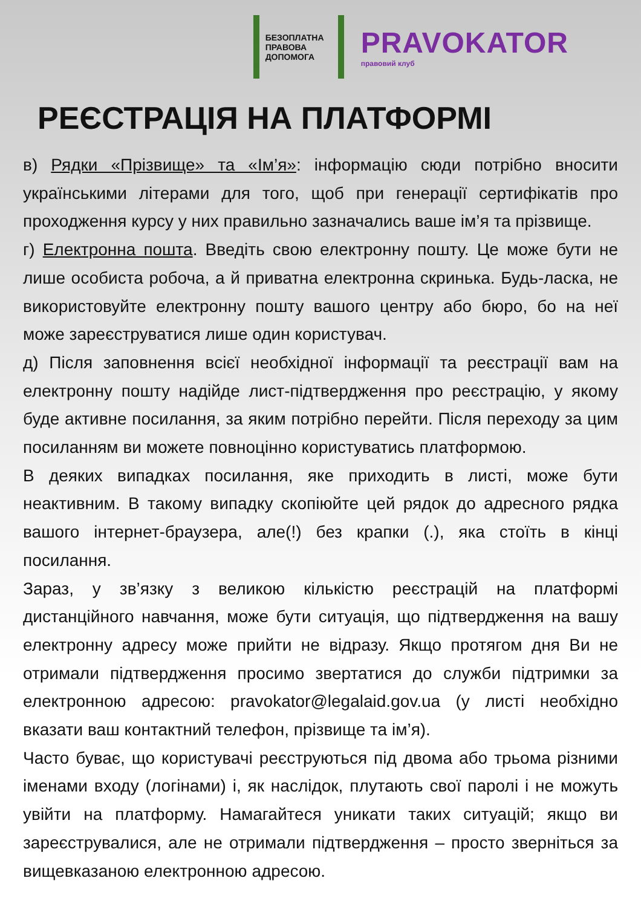БЕЗОПЛАТНА ПРАВОВА ДОПОМОГА
PRAVOKATOR
правовий клуб
РЕЄСТРАЦІЯ НА ПЛАТФОРМІ
в) Рядки «Прізвище» та «Ім’я»: інформацію сюди потрібно вносити українськими літерами для того, щоб при генерації сертифікатів про проходження курсу у них правильно зазначались ваше ім’я та прізвище.
г) Електронна пошта. Введіть свою електронну пошту. Це може бути не лише особиста робоча, а й приватна електронна скринька. Будь-ласка, не використовуйте електронну пошту вашого центру або бюро, бо на неї може зареєструватися лише один користувач.
д) Після заповнення всієї необхідної інформації та реєстрації вам на електронну пошту надійде лист-підтвердження про реєстрацію, у якому буде активне посилання, за яким потрібно перейти. Після переходу за цим посиланням ви можете повноцінно користуватись платформою.
В деяких випадках посилання, яке приходить в листі, може бути неактивним. В такому випадку скопіюйте цей рядок до адресного рядка вашого інтернет-браузера, але(!) без крапки (.), яка стоїть в кінці посилання.
Зараз, у зв’язку з великою кількістю реєстрацій на платформі дистанційного навчання, може бути ситуація, що підтвердження на вашу електронну адресу може прийти не відразу. Якщо протягом дня Ви не отримали підтвердження просимо звертатися до служби підтримки за електронною адресою: pravokator@legalaid.gov.ua (у листі необхідно вказати ваш контактний телефон, прізвище та ім’я).
Часто буває, що користувачі реєструються під двома або трьома різними іменами входу (логінами) і, як наслідок, плутають свої паролі і не можуть увійти на платформу. Намагайтеся уникати таких ситуацій; якщо ви зареєструвалися, але не отримали підтвердження – просто зверніться за вищевказаною електронною адресою.